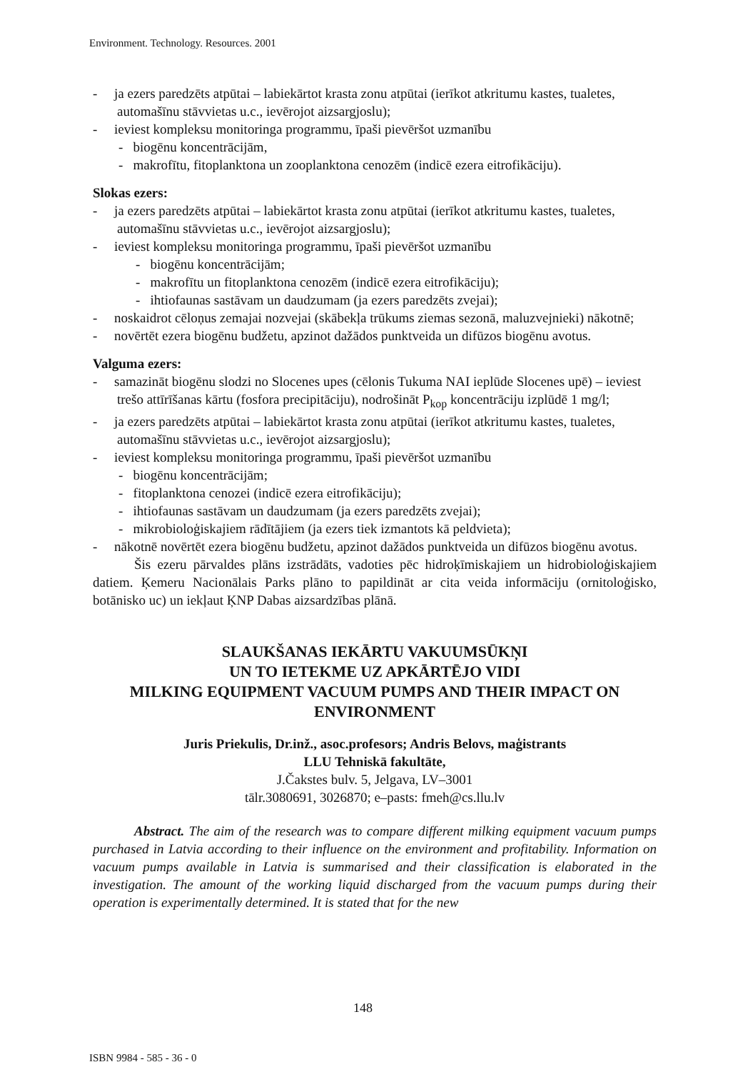Environment. Technology. Resources. 2001
- ja ezers paredzēts atpūtai – labiekārtot krasta zonu atpūtai (ierīkot atkritumu kastes, tualetes, automašīnu stāvvietas u.c., ievērojot aizsargjoslu);
- ieviest kompleksu monitoringa programmu, īpaši pievēršot uzmanību
- biogēnu koncentrācijām,
- makrofītu, fitoplanktona un zooplanktona cenozēm (indicē ezera eitrofikāciju).
Slokas ezers:
- ja ezers paredzēts atpūtai – labiekārtot krasta zonu atpūtai (ierīkot atkritumu kastes, tualetes, automašīnu stāvvietas u.c., ievērojot aizsargjoslu);
- ieviest kompleksu monitoringa programmu, īpaši pievēršot uzmanību
- biogēnu koncentrācijām;
- makrofītu un fitoplanktona cenozēm (indicē ezera eitrofikāciju);
- ihtiofaunas sastāvam un daudzumam (ja ezers paredzēts zvejai);
- noskaidrot cēloņus zemajai nozvejai (skābekļa trūkums ziemas sezonā, maluzvejnieki) nākotnē;
- novērtēt ezera biogēnu budžetu, apzinot dažādos punktveida un difūzos biogēnu avotus.
Valguma ezers:
- samazināt biogēnu slodzi no Slocenes upes (cēlonis Tukuma NAI ieplūde Slocenes upē) – ieviest trešo attīrīšanas kārtu (fosfora precipitāciju), nodrošināt P<sub>kop</sub> koncentrāciju izplūdē 1 mg/l;
- ja ezers paredzēts atpūtai – labiekārtot krasta zonu atpūtai (ierīkot atkritumu kastes, tualetes, automašīnu stāvvietas u.c., ievērojot aizsargjoslu);
- ieviest kompleksu monitoringa programmu, īpaši pievēršot uzmanību
- biogēnu koncentrācijām;
- fitoplanktona cenozei (indicē ezera eitrofikāciju);
- ihtiofaunas sastāvam un daudzumam (ja ezers paredzēts zvejai);
- mikrobioloģiskajiem rādītājiem (ja ezers tiek izmantots kā peldvieta);
- nākotnē novērtēt ezera biogēnu budžetu, apzinot dažādos punktveida un difūzos biogēnu avotus.
Šis ezeru pārvaldes plāns izstrādāts, vadoties pēc hidroķīmiskajiem un hidrobioloģiskajiem datiem. Ķemeru Nacionālais Parks plāno to papildināt ar cita veida informāciju (ornitoloģisko, botānisko uc) un iekļaut ĶNP Dabas aizsardzības plānā.
SLAUKŠANAS IEKĀRTU VAKUUMSŪKŅI
UN TO IETEKME UZ APKĀRTĒJO VIDI
MILKING EQUIPMENT VACUUM PUMPS AND THEIR IMPACT ON ENVIRONMENT
Juris Priekulis, Dr.inž., asoc.profesors; Andris Belovs, maģistrants
LLU Tehniskā fakultāte,
J.Čakstes bulv. 5, Jelgava, LV–3001
tālr.3080691, 3026870; e–pasts: fmeh@cs.llu.lv
Abstract. The aim of the research was to compare different milking equipment vacuum pumps purchased in Latvia according to their influence on the environment and profitability. Information on vacuum pumps available in Latvia is summarised and their classification is elaborated in the investigation. The amount of the working liquid discharged from the vacuum pumps during their operation is experimentally determined. It is stated that for the new
148
ISBN 9984 - 585 - 36 - 0